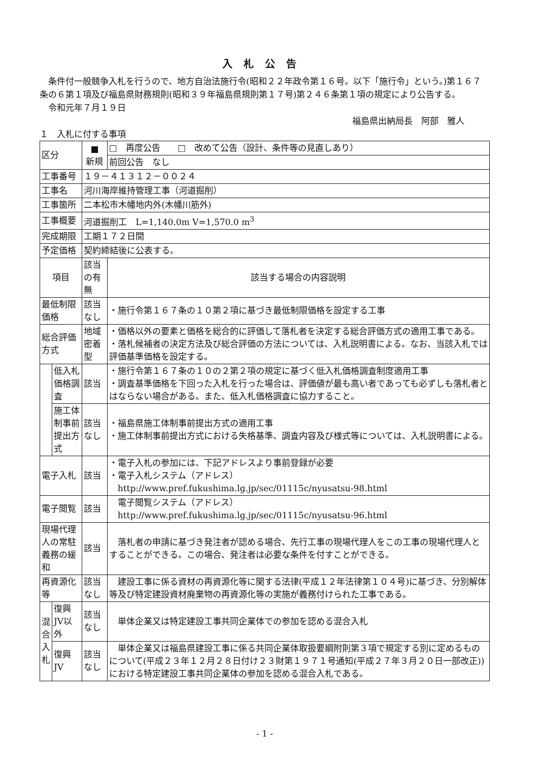入札公告
条件付一般競争入札を行うので、地方自治法施行令(昭和２２年政令第１６号。以下「施行令」という。)第１６７条の６第１項及び福島県財務規則(昭和３９年福島県規則第１７号)第２４６条第１項の規定により公告する。
令和元年７月１９日
福島県出納局長　阿部　雅人
１　入札に付する事項
| 区分 | | ■ 新規 | □ 再度公告 □ 改めて公告（設計、条件等の見直しあり） |
| | | | 前回公告 なし |
| 工事番号 | | １９－４１３１２－００２４ | |
| 工事名 | | 河川海岸維持管理工事（河道掘削） | |
| 工事箇所 | | 二本松市木幡地内外(木幡川筋外) | |
| 工事概要 | | 河道掘削工 L=1,140.0m V=1,570.0 m<sup>3</sup> | |
| 完成期限 | | 工期１７２日間 | |
| 予定価格 | | 契約締結後に公表する。 | |
| 項目 | | 該当の有無 | 該当する場合の内容説明 |
| 最低制限価格 | | 該当なし | ・施行令第１６７条の１０第２項に基づき最低制限価格を設定する工事 |
| 総合評価方式 | | 地域密着型 | ・価格以外の要素と価格を総合的に評価して落札者を決定する総合評価方式の適用工事である。 ・落札候補者の決定方法及び総合評価の方法については、入札説明書による。なお、当該入札では評価基準価格を設定する。 |
| | 低入札価格調査 | 該当 | ・施行令第１６７条の１０の２第２項の規定に基づく低入札価格調査制度適用工事 ・調査基準価格を下回った入札を行った場合は、評価値が最も高い者であっても必ずしも落札者とはならない場合がある。また、低入札価格調査に協力すること。 |
| | 施工体制事前提出方式 | 該当なし | ・福島県施工体制事前提出方式の適用工事 ・施工体制事前提出方式における失格基準、調査内容及び様式等については、入札説明書による。 |
| 電子入札 | | 該当 | ・電子入札の参加には、下記アドレスより事前登録が必要 ・電子入札システム（アドレス） http://www.pref.fukushima.lg.jp/sec/01115c/nyusatsu-98.html |
| 電子閲覧 | | 該当 | 電子閲覧システム（アドレス） http://www.pref.fukushima.lg.jp/sec/01115c/nyusatsu-96.html |
| 現場代理人の常駐義務の緩和 | | 該当 | 落札者の申請に基づき発注者が認める場合、先行工事の現場代理人をこの工事の現場代理人とすることができる。この場合、発注者は必要な条件を付すことができる。 |
| 再資源化等 | | 該当なし | 建設工事に係る資材の再資源化等に関する法律(平成１２年法律第１０４号)に基づき、分別解体等及び特定建設資材廃棄物の再資源化等の実施が義務付けられた工事である。 |
| 混合 入札 | 復興JV以外 | 該当なし | 単体企業又は特定建設工事共同企業体での参加を認める混合入札 |
| | 復興JV | 該当なし | 単体企業又は福島県建設工事に係る共同企業体取扱要綱附則第３項で規定する別に定めるものについて(平成２３年１２月２８日付け２３財第１９７１号通知(平成２７年３月２０日一部改正))における特定建設工事共同企業体の参加を認める混合入札である。 |
- 1 -